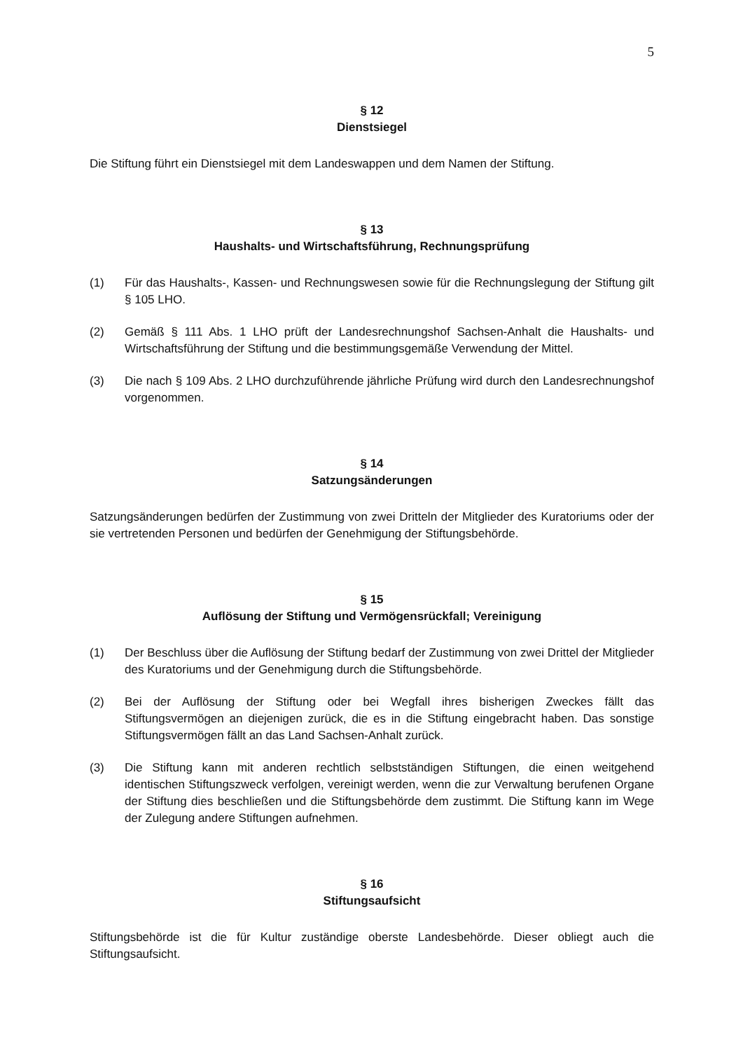5
§ 12
Dienstsiegel
Die Stiftung führt ein Dienstsiegel mit dem Landeswappen und dem Namen der Stiftung.
§ 13
Haushalts- und Wirtschaftsführung, Rechnungsprüfung
(1) Für das Haushalts-, Kassen- und Rechnungswesen sowie für die Rechnungslegung der Stiftung gilt § 105 LHO.
(2) Gemäß § 111 Abs. 1 LHO prüft der Landesrechnungshof Sachsen-Anhalt die Haushalts- und Wirtschaftsführung der Stiftung und die bestimmungsgemäße Verwendung der Mittel.
(3) Die nach § 109 Abs. 2 LHO durchzuführende jährliche Prüfung wird durch den Landesrechnungshof vorgenommen.
§ 14
Satzungsänderungen
Satzungsänderungen bedürfen der Zustimmung von zwei Dritteln der Mitglieder des Kuratoriums oder der sie vertretenden Personen und bedürfen der Genehmigung der Stiftungsbehörde.
§ 15
Auflösung der Stiftung und Vermögensrückfall; Vereinigung
(1) Der Beschluss über die Auflösung der Stiftung bedarf der Zustimmung von zwei Drittel der Mitglieder des Kuratoriums und der Genehmigung durch die Stiftungsbehörde.
(2) Bei der Auflösung der Stiftung oder bei Wegfall ihres bisherigen Zweckes fällt das Stiftungsvermögen an diejenigen zurück, die es in die Stiftung eingebracht haben. Das sonstige Stiftungsvermögen fällt an das Land Sachsen-Anhalt zurück.
(3) Die Stiftung kann mit anderen rechtlich selbstständigen Stiftungen, die einen weitgehend identischen Stiftungszweck verfolgen, vereinigt werden, wenn die zur Verwaltung berufenen Organe der Stiftung dies beschließen und die Stiftungsbehörde dem zustimmt. Die Stiftung kann im Wege der Zulegung andere Stiftungen aufnehmen.
§ 16
Stiftungsaufsicht
Stiftungsbehörde ist die für Kultur zuständige oberste Landesbehörde. Dieser obliegt auch die Stiftungsaufsicht.